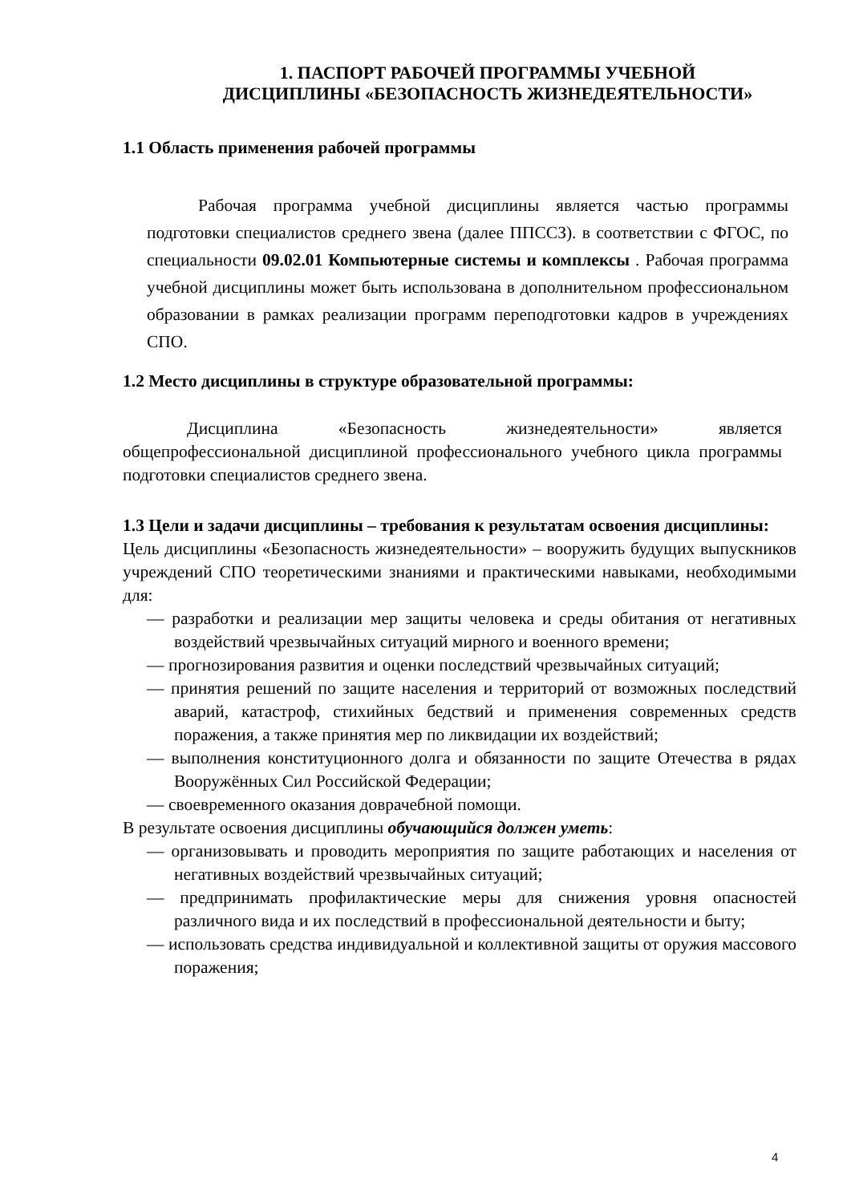1. ПАСПОРТ РАБОЧЕЙ ПРОГРАММЫ УЧЕБНОЙ
ДИСЦИПЛИНЫ «БЕЗОПАСНОСТЬ ЖИЗНЕДЕЯТЕЛЬНОСТИ»
1.1 Область применения рабочей программы
Рабочая программа учебной дисциплины является частью программы подготовки специалистов среднего звена (далее ППССЗ). в соответствии с ФГОС, по специальности 09.02.01 Компьютерные системы и комплексы . Рабочая программа учебной дисциплины может быть использована в дополнительном профессиональном образовании в рамках реализации программ переподготовки кадров в учреждениях СПО.
1.2 Место дисциплины в структуре образовательной программы:
Дисциплина «Безопасность жизнедеятельности» является общепрофессиональной дисциплиной профессионального учебного цикла программы подготовки специалистов среднего звена.
1.3 Цели и задачи дисциплины – требования к результатам освоения дисциплины:
Цель дисциплины «Безопасность жизнедеятельности» – вооружить будущих выпускников учреждений СПО теоретическими знаниями и практическими навыками, необходимыми для:
— разработки и реализации мер защиты человека и среды обитания от негативных воздействий чрезвычайных ситуаций мирного и военного времени;
— прогнозирования развития и оценки последствий чрезвычайных ситуаций;
— принятия решений по защите населения и территорий от возможных последствий аварий, катастроф, стихийных бедствий и применения современных средств поражения, а также принятия мер по ликвидации их воздействий;
— выполнения конституционного долга и обязанности по защите Отечества в рядах Вооружённых Сил Российской Федерации;
— своевременного оказания доврачебной помощи.
В результате освоения дисциплины обучающийся должен уметь:
— организовывать и проводить мероприятия по защите работающих и населения от негативных воздействий чрезвычайных ситуаций;
— предпринимать профилактические меры для снижения уровня опасностей различного вида и их последствий в профессиональной деятельности и быту;
— использовать средства индивидуальной и коллективной защиты от оружия массового поражения;
4